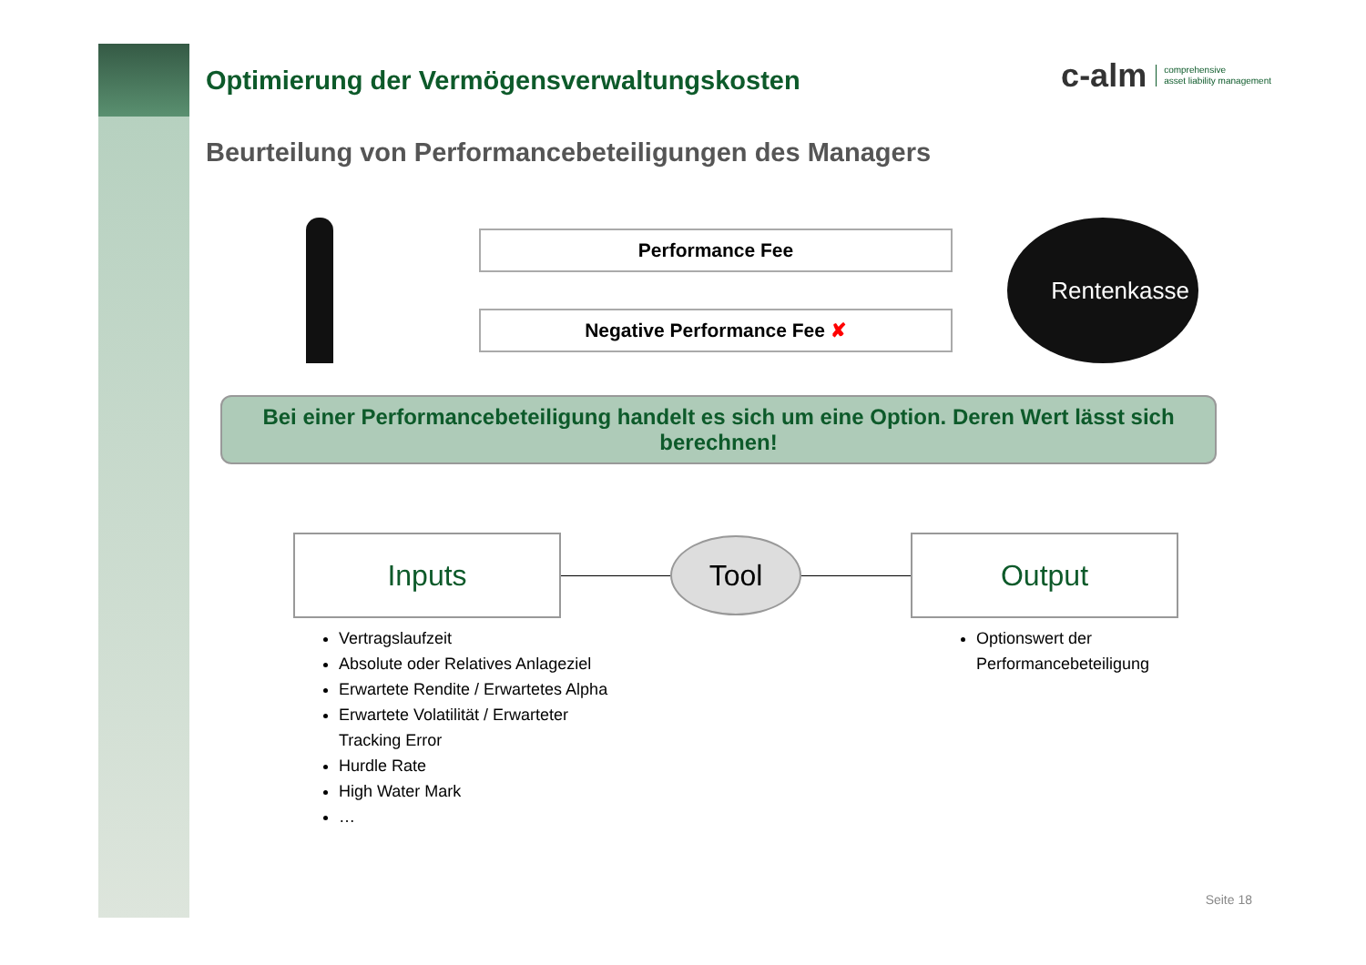c-alm comprehensive
asset liability management
Optimierung der Vermögensverwaltungskosten
Beurteilung von Performancebeteiligungen des Managers
Performance Fee
Negative Performance Fee ✘
Rentenkasse
Bei einer Performancebeteiligung handelt es sich um eine Option. Deren Wert lässt sich berechnen!
Inputs
Tool
Output
Vertragslaufzeit
Absolute oder Relatives Anlageziel
Erwartete Rendite / Erwartetes Alpha
Erwartete Volatilität / Erwarteter
Tracking Error
Hurdle Rate
High Water Mark
…
Optionswert der
Performancebeteiligung
Seite 18